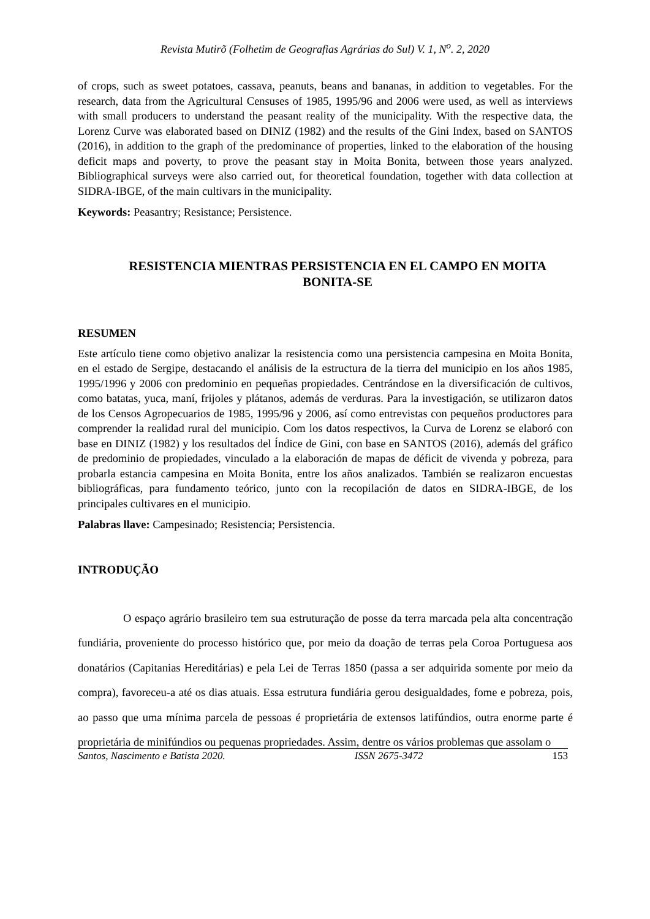Revista Mutirõ (Folhetim de Geografias Agrárias do Sul) V. 1, N<sup>o</sup>. 2, 2020
of crops, such as sweet potatoes, cassava, peanuts, beans and bananas, in addition to vegetables. For the research, data from the Agricultural Censuses of 1985, 1995/96 and 2006 were used, as well as interviews with small producers to understand the peasant reality of the municipality. With the respective data, the Lorenz Curve was elaborated based on DINIZ (1982) and the results of the Gini Index, based on SANTOS (2016), in addition to the graph of the predominance of properties, linked to the elaboration of the housing deficit maps and poverty, to prove the peasant stay in Moita Bonita, between those years analyzed. Bibliographical surveys were also carried out, for theoretical foundation, together with data collection at SIDRA-IBGE, of the main cultivars in the municipality.
Keywords: Peasantry; Resistance; Persistence.
RESISTENCIA MIENTRAS PERSISTENCIA EN EL CAMPO EN MOITA BONITA-SE
RESUMEN
Este artículo tiene como objetivo analizar la resistencia como una persistencia campesina en Moita Bonita, en el estado de Sergipe, destacando el análisis de la estructura de la tierra del municipio en los años 1985, 1995/1996 y 2006 con predominio en pequeñas propiedades. Centrándose en la diversificación de cultivos, como batatas, yuca, maní, frijoles y plátanos, además de verduras. Para la investigación, se utilizaron datos de los Censos Agropecuarios de 1985, 1995/96 y 2006, así como entrevistas con pequeños productores para comprender la realidad rural del municipio. Com los datos respectivos, la Curva de Lorenz se elaboró con base en DINIZ (1982) y los resultados del Índice de Gini, con base en SANTOS (2016), además del gráfico de predominio de propiedades, vinculado a la elaboración de mapas de déficit de vivenda y pobreza, para probarla estancia campesina en Moita Bonita, entre los años analizados. También se realizaron encuestas bibliográficas, para fundamento teórico, junto con la recopilación de datos en SIDRA-IBGE, de los principales cultivares en el municipio.
Palabras llave: Campesinado; Resistencia; Persistencia.
INTRODUÇÃO
O espaço agrário brasileiro tem sua estruturação de posse da terra marcada pela alta concentração fundiária, proveniente do processo histórico que, por meio da doação de terras pela Coroa Portuguesa aos donatários (Capitanias Hereditárias) e pela Lei de Terras 1850 (passa a ser adquirida somente por meio da compra), favoreceu-a até os dias atuais. Essa estrutura fundiária gerou desigualdades, fome e pobreza, pois, ao passo que uma mínima parcela de pessoas é proprietária de extensos latifúndios, outra enorme parte é proprietária de minifúndios ou pequenas propriedades. Assim, dentre os vários problemas que assolam o
Santos, Nascimento e Batista 2020. ISSN 2675-3472 153